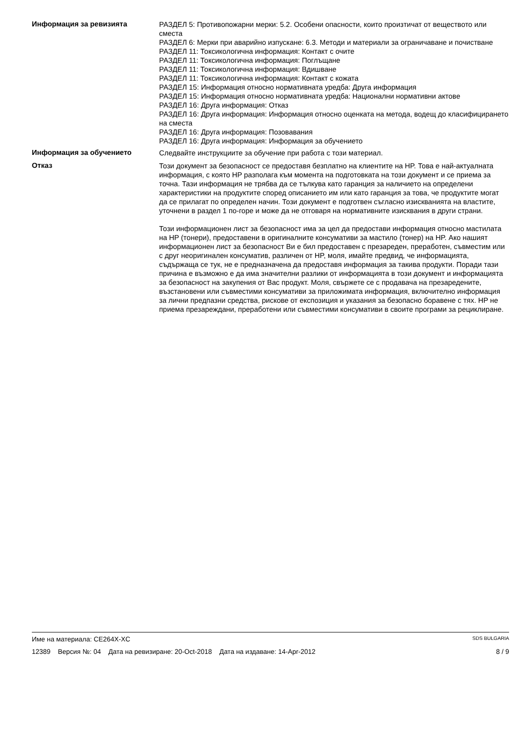Информация за ревизията
РАЗДЕЛ 5: Противопожарни мерки: 5.2. Особени опасности, които произтичат от веществото или сместа
РАЗДЕЛ 6: Мерки при аварийно изпускане: 6.3. Методи и материали за ограничаване и почистване
РАЗДЕЛ 11: Токсикологична информация: Контакт с очите
РАЗДЕЛ 11: Токсикологична информация: Поглъщане
РАЗДЕЛ 11: Токсикологична информация: Вдишване
РАЗДЕЛ 11: Токсикологична информация: Контакт с кожата
РАЗДЕЛ 15: Информация относно нормативната уредба: Друга информация
РАЗДЕЛ 15: Информация относно нормативната уредба: Национални нормативни актове
РАЗДЕЛ 16: Друга информация: Отказ
РАЗДЕЛ 16: Друга информация: Информация относно оценката на метода, водещ до класифицирането на сместа
РАЗДЕЛ 16: Друга информация: Позовавания
РАЗДЕЛ 16: Друга информация: Информация за обучението
Информация за обучението
Следвайте инструкциите за обучение при работа с този материал.
Отказ
Този документ за безопасност се предоставя безплатно на клиентите на HP. Това е най-актуалната информация, с която HP разполага към момента на подготовката на този документ и се приема за точна. Тази информация не трябва да се тълкува като гаранция за наличието на определени характеристики на продуктите според описанието им или като гаранция за това, че продуктите могат да се прилагат по определен начин. Този документ е подготвен съгласно изискванията на властите, уточнени в раздел 1 по-горе и може да не отговаря на нормативните изисквания в други страни.
Този информационен лист за безопасност има за цел да предостави информация относно мастилата на HP (тонери), предоставени в оригиналните консумативи за мастило (тонер) на HP. Ако нашият информационен лист за безопасност Ви е бил предоставен с презареден, преработен, съвместим или с друг неоригинален консуматив, различен от HP, моля, имайте предвид, че информацията, съдържаща се тук, не е предназначена да предоставя информация за такива продукти. Поради тази причина е възможно е да има значителни разлики от информацията в този документ и информацията за безопасност на закупения от Вас продукт. Моля, свържете се с продавача на презаредените, възстановени или съвместими консумативи за приложимата информация, включително информация за лични предпазни средства, рискове от експозиция и указания за безопасно боравене с тях. HP не приема презареждани, преработени или съвместими консумативи в своите програми за рециклиране.
Име на материала: CE264X-XC SDS BULGARIA
12389 Версия №: 04 Дата на ревизиране: 20-Oct-2018 Дата на издаване: 14-Apr-2012 8 / 9